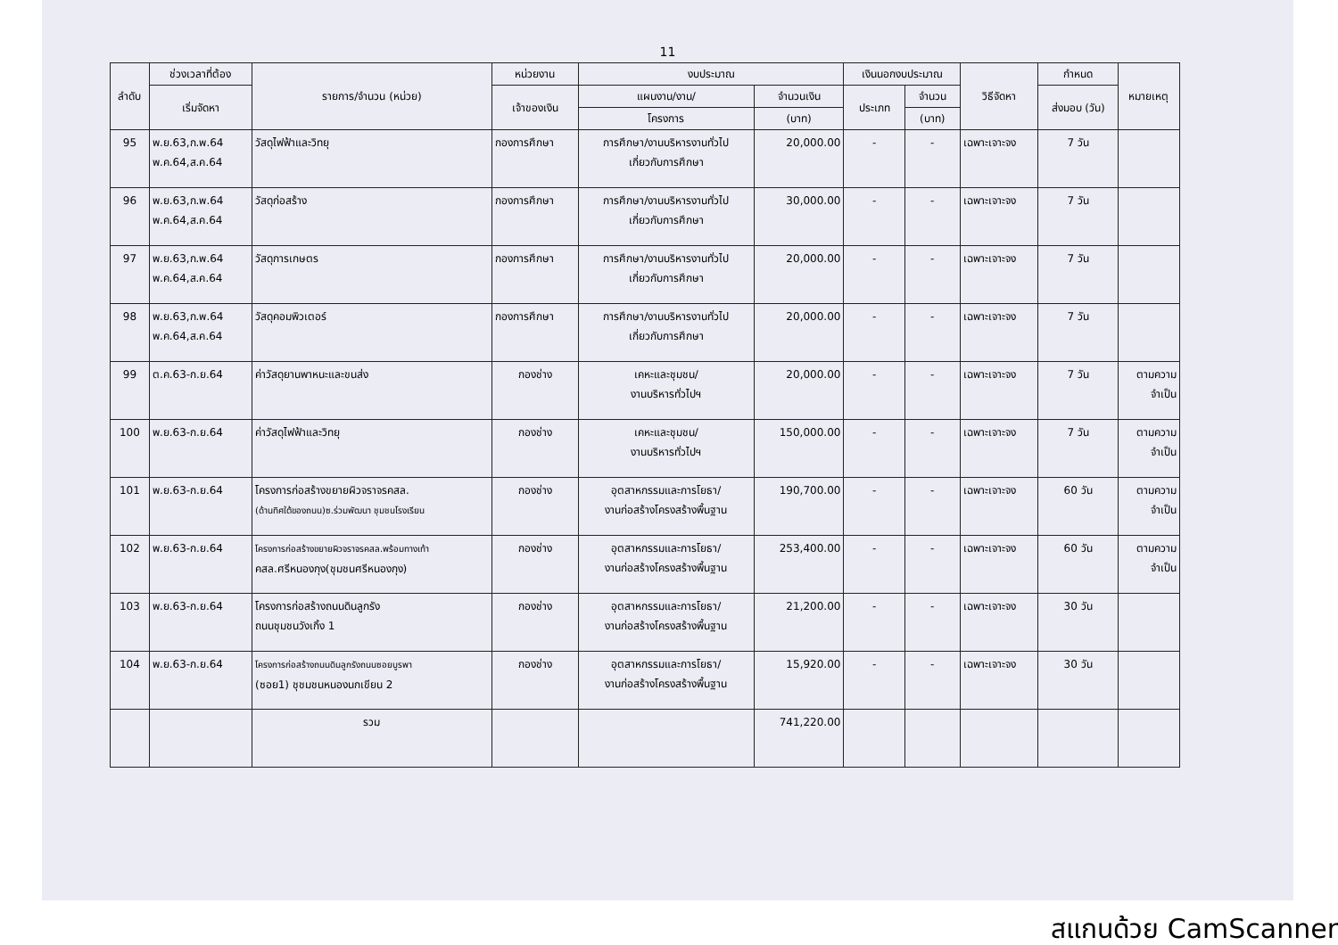11
| ลำดับ | ช่วงเวลาที่ต้อง | รายการ/จำนวน (หน่วย) | หน่วยงาน | งบประมาณ | | เงินนอกงบประมาณ | | วิธีจัดหา | กำหนด | หมายเหตุ |
| --- | --- | --- | --- | --- | --- | --- | --- | --- | --- | --- |
| | เริ่มจัดหา | | เจ้าของเงิน | แผนงาน/งาน/ | จำนวนเงิน | ประเภท | จำนวน | | ส่งมอบ (วัน) | |
| | | | | โครงการ | (บาท) | | (บาท) | | | |
| 95 | พ.ย.63,ก.พ.64 พ.ค.64,ส.ค.64 | วัสดุไฟฟ้าและวิทยุ | กองการศึกษา | การศึกษา/งานบริหารงานทั่วไป เกี่ยวกับการศึกษา | 20,000.00 | - | - | เฉพาะเจาะจง | 7 วัน | |
| 96 | พ.ย.63,ก.พ.64 พ.ค.64,ส.ค.64 | วัสดุก่อสร้าง | กองการศึกษา | การศึกษา/งานบริหารงานทั่วไป เกี่ยวกับการศึกษา | 30,000.00 | - | - | เฉพาะเจาะจง | 7 วัน | |
| 97 | พ.ย.63,ก.พ.64 พ.ค.64,ส.ค.64 | วัสดุการเกษตร | กองการศึกษา | การศึกษา/งานบริหารงานทั่วไป เกี่ยวกับการศึกษา | 20,000.00 | - | - | เฉพาะเจาะจง | 7 วัน | |
| 98 | พ.ย.63,ก.พ.64 พ.ค.64,ส.ค.64 | วัสดุคอมพิวเตอร์ | กองการศึกษา | การศึกษา/งานบริหารงานทั่วไป เกี่ยวกับการศึกษา | 20,000.00 | - | - | เฉพาะเจาะจง | 7 วัน | |
| 99 | ต.ค.63-ก.ย.64 | ค่าวัสดุยานพาหนะและขนส่ง | กองช่าง | เคหะและชุมชน/ งานบริหารทั่วไปฯ | 20,000.00 | - | - | เฉพาะเจาะจง | 7 วัน | ตามความ จำเป็น |
| 100 | พ.ย.63-ก.ย.64 | ค่าวัสดุไฟฟ้าและวิทยุ | กองช่าง | เคหะและชุมชน/ งานบริหารทั่วไปฯ | 150,000.00 | - | - | เฉพาะเจาะจง | 7 วัน | ตามความ จำเป็น |
| 101 | พ.ย.63-ก.ย.64 | โครงการก่อสร้างขยายผิวจราจรคสล. (ด้านทิศใต้ของถนน)ซ.ร่วมพัฒนา ชุมชนโรงเรียน | กองช่าง | อุตสาหกรรมและการโยธา/ งานก่อสร้างโครงสร้างพื้นฐาน | 190,700.00 | - | - | เฉพาะเจาะจง | 60 วัน | ตามความ จำเป็น |
| 102 | พ.ย.63-ก.ย.64 | โครงการก่อสร้างขยายผิวจราจรคสล.พร้อมทางเท้า คสล.ศรีหนองกุง(ชุมชนศรีหนองกุง) | กองช่าง | อุตสาหกรรมและการโยธา/ งานก่อสร้างโครงสร้างพื้นฐาน | 253,400.00 | - | - | เฉพาะเจาะจง | 60 วัน | ตามความ จำเป็น |
| 103 | พ.ย.63-ก.ย.64 | โครงการก่อสร้างถนนดินลูกรัง ถนนชุมชนวังเกิ้ง 1 | กองช่าง | อุตสาหกรรมและการโยธา/ งานก่อสร้างโครงสร้างพื้นฐาน | 21,200.00 | - | - | เฉพาะเจาะจง | 30 วัน | |
| 104 | พ.ย.63-ก.ย.64 | โครงการก่อสร้างถนนดินลูกรังถนนซอยบูรพา (ซอย1) ชุชมชนหนองนกเขียน 2 | กองช่าง | อุตสาหกรรมและการโยธา/ งานก่อสร้างโครงสร้างพื้นฐาน | 15,920.00 | - | - | เฉพาะเจาะจง | 30 วัน | |
| | | รวม | | | 741,220.00 | | | | | |
สแกนด้วย CamScanner